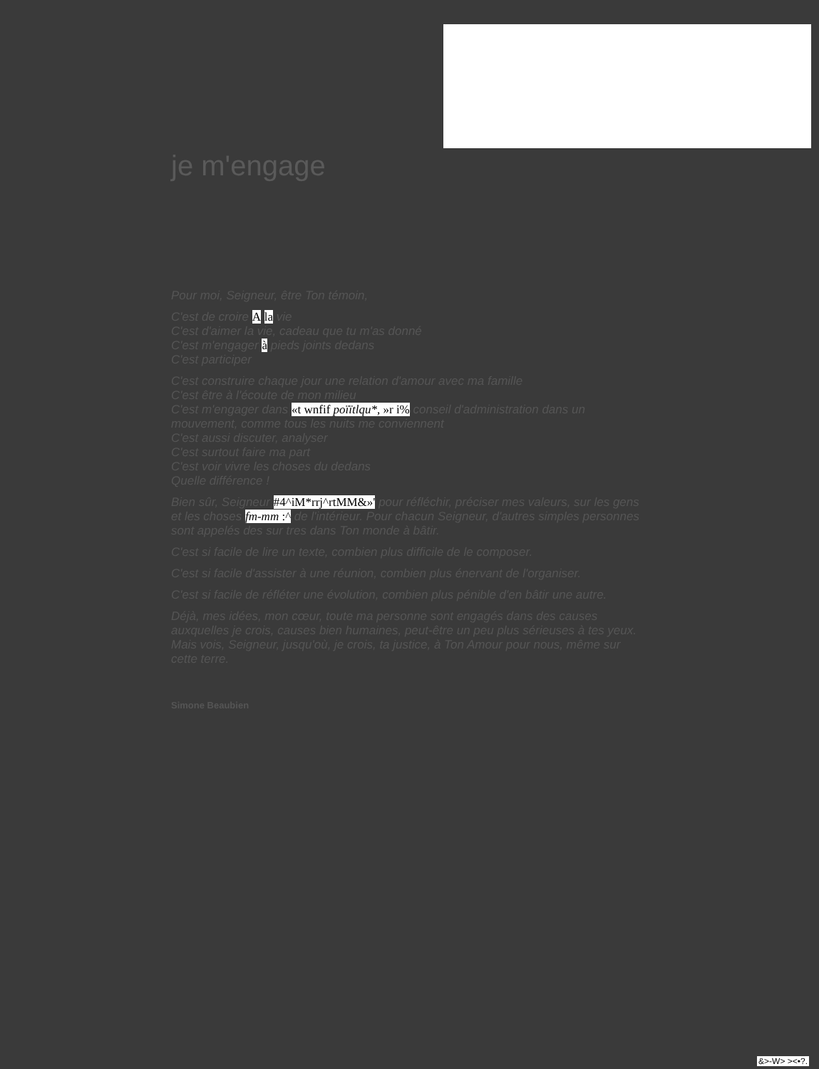je m'engage
Pour moi, Seigneur, être Ton témoin,
C'est de croire A la vie
C'est d'aimer la vie, cadeau que tu m'as donné
C'est m'engager à pieds joints dedans
C'est participer
C'est construire chaque jour une relation d'amour avec ma famille
C'est être à l'écoute de mon milieu
C'est m'engager dans «t wnfif poïïtlqu*, »r i% conseil d'administration dans un mouvement, comme tous les nuits me conviennent
C'est aussi discuter, analyser
C'est surtout faire ma part
C'est voir vivre les choses du dedans
Quelle différence !
Bien sûr, Seigneur #4^iM*rrj^rtMM&»' pour réfléchir, préciser mes valeurs, sur les gens et les choses fm-mm :^ de l'intérieur. Pour chacun Seigneur, d'autres simples personnes sont appelés des sur tres dans Ton monde à bâtir.
C'est si facile de lire un texte, combien plus difficile de le composer.
C'est si facile d'assister à une réunion, combien plus énervant de l'organiser.
C'est si facile de réfléter une évolution, combien plus pénible d'en bâtir une autre.
Déjà, mes idées, mon cœur, toute ma personne sont engagés dans des causes auxquelles je crois, causes bien humaines, peut-être un peu plus sérieuses à tes yeux. Mais vois, Seigneur, jusqu'où, je crois, ta justice, à Ton Amour pour nous, même sur cette terre.
Simone Beaubien
&>-W> ><•?.